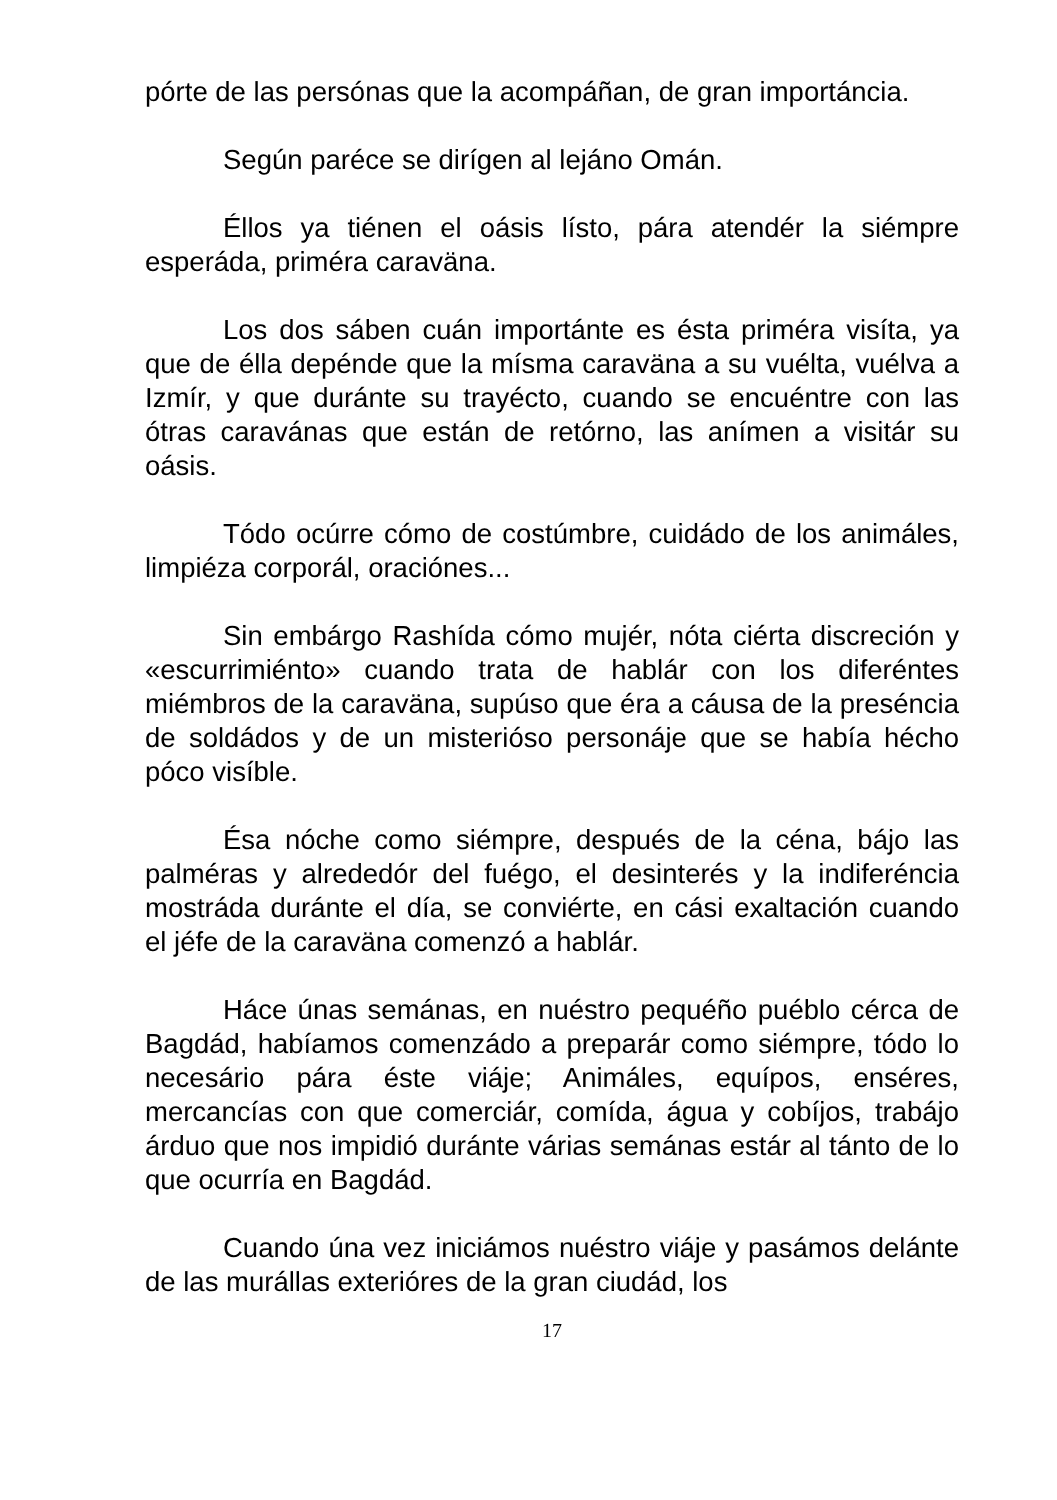pórte de las persónas que la acompáñan, de gran importáncia.
Según paréce se dirígen al lejáno Omán.
Éllos ya tiénen el oásis lísto, pára atendér la siémpre esperáda, priméra caraväna.
Los dos sáben cuán importánte es ésta priméra visíta, ya que de élla depénde que la mísma caraväna a su vuélta, vuélva a Izmír, y que duránte su trayécto, cuando se encuéntre con las ótras caravánas que están de retórno, las anímen a visitár su oásis.
Tódo ocúrre cómo de costúmbre, cuidádo de los animáles, limpiéza corporál, oraciónes...
Sin embárgo Rashída cómo mujér, nóta ciérta discreción y «escurrimiénto» cuando trata de hablár con los diferéntes miémbros de la caraväna, supúso que éra a cáusa de la preséncia de soldádos y de un misterióso personáje que se había hécho póco visíble.
Ésa nóche como siémpre, después de la céna, bájo las palméras y alrededór del fuégo, el desinterés y la indiferéncia mostráda duránte el día, se conviérte, en cási exaltación cuando el jéfe de la caraväna comenzó a hablár.
Háce únas semánas, en nuéstro pequéño puéblo cérca de Bagdád, habíamos comenzádo a preparár como siémpre, tódo lo necesário pára éste viáje; Animáles, equípos, enséres, mercancías con que comerciár, comída, água y cobíjos, trabájo árduo que nos impidió duránte várias semánas estár al tánto de lo que ocurría en Bagdád.
Cuando úna vez iniciámos nuéstro viáje y pasámos delánte de las murállas exterióres de la gran ciudád, los
17